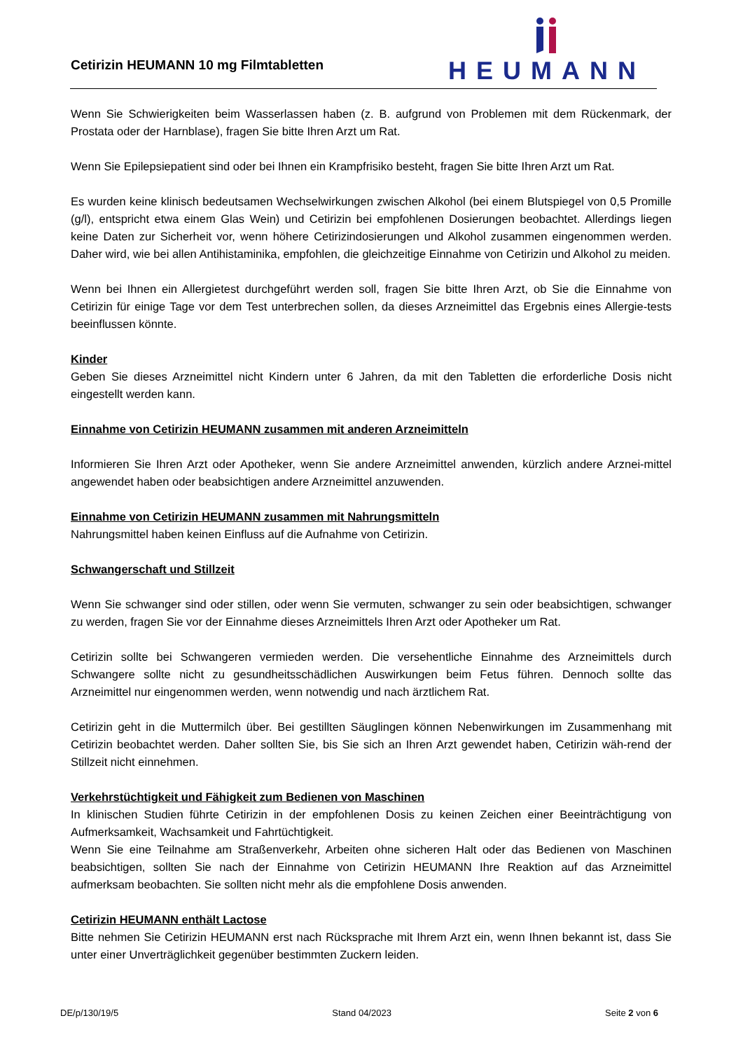Cetirizin HEUMANN 10 mg Filmtabletten
HEUMANN
Wenn Sie Schwierigkeiten beim Wasserlassen haben (z. B. aufgrund von Problemen mit dem Rückenmark, der Prostata oder der Harnblase), fragen Sie bitte Ihren Arzt um Rat.
Wenn Sie Epilepsiepatient sind oder bei Ihnen ein Krampfrisiko besteht, fragen Sie bitte Ihren Arzt um Rat.
Es wurden keine klinisch bedeutsamen Wechselwirkungen zwischen Alkohol (bei einem Blutspiegel von 0,5 Promille (g/l), entspricht etwa einem Glas Wein) und Cetirizin bei empfohlenen Dosierungen beobachtet. Allerdings liegen keine Daten zur Sicherheit vor, wenn höhere Cetirizindosierungen und Alkohol zusammen eingenommen werden. Daher wird, wie bei allen Antihistaminika, empfohlen, die gleichzeitige Einnahme von Cetirizin und Alkohol zu meiden.
Wenn bei Ihnen ein Allergietest durchgeführt werden soll, fragen Sie bitte Ihren Arzt, ob Sie die Einnahme von Cetirizin für einige Tage vor dem Test unterbrechen sollen, da dieses Arzneimittel das Ergebnis eines Allergie-tests beeinflussen könnte.
Kinder
Geben Sie dieses Arzneimittel nicht Kindern unter 6 Jahren, da mit den Tabletten die erforderliche Dosis nicht eingestellt werden kann.
Einnahme von Cetirizin HEUMANN zusammen mit anderen Arzneimitteln
Informieren Sie Ihren Arzt oder Apotheker, wenn Sie andere Arzneimittel anwenden, kürzlich andere Arznei-mittel angewendet haben oder beabsichtigen andere Arzneimittel anzuwenden.
Einnahme von Cetirizin HEUMANN zusammen mit Nahrungsmitteln
Nahrungsmittel haben keinen Einfluss auf die Aufnahme von Cetirizin.
Schwangerschaft und Stillzeit
Wenn Sie schwanger sind oder stillen, oder wenn Sie vermuten, schwanger zu sein oder beabsichtigen, schwanger zu werden, fragen Sie vor der Einnahme dieses Arzneimittels Ihren Arzt oder Apotheker um Rat.
Cetirizin sollte bei Schwangeren vermieden werden. Die versehentliche Einnahme des Arzneimittels durch Schwangere sollte nicht zu gesundheitsschädlichen Auswirkungen beim Fetus führen. Dennoch sollte das Arzneimittel nur eingenommen werden, wenn notwendig und nach ärztlichem Rat.
Cetirizin geht in die Muttermilch über. Bei gestillten Säuglingen können Nebenwirkungen im Zusammenhang mit Cetirizin beobachtet werden. Daher sollten Sie, bis Sie sich an Ihren Arzt gewendet haben, Cetirizin wäh-rend der Stillzeit nicht einnehmen.
Verkehrstüchtigkeit und Fähigkeit zum Bedienen von Maschinen
In klinischen Studien führte Cetirizin in der empfohlenen Dosis zu keinen Zeichen einer Beeinträchtigung von Aufmerksamkeit, Wachsamkeit und Fahrtüchtigkeit.
Wenn Sie eine Teilnahme am Straßenverkehr, Arbeiten ohne sicheren Halt oder das Bedienen von Maschinen beabsichtigen, sollten Sie nach der Einnahme von Cetirizin HEUMANN Ihre Reaktion auf das Arzneimittel aufmerksam beobachten. Sie sollten nicht mehr als die empfohlene Dosis anwenden.
Cetirizin HEUMANN enthält Lactose
Bitte nehmen Sie Cetirizin HEUMANN erst nach Rücksprache mit Ihrem Arzt ein, wenn Ihnen bekannt ist, dass Sie unter einer Unverträglichkeit gegenüber bestimmten Zuckern leiden.
DE/p/130/19/5 Stand 04/2023 Seite 2 von 6